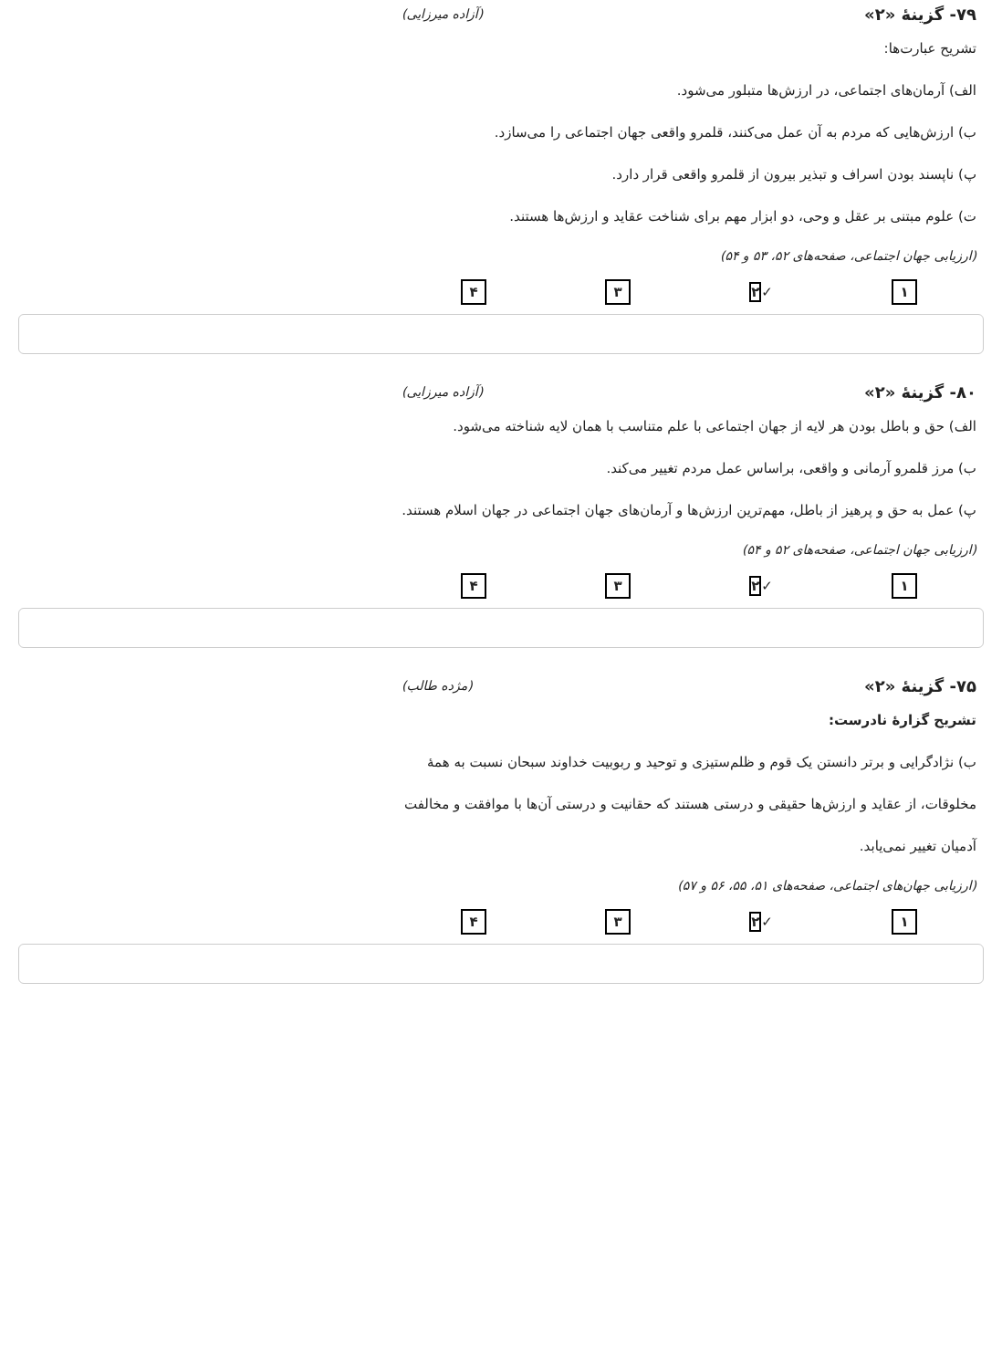۷۹- گزینهٔ «۲» (آزاده میرزایی)
تشریح عبارت‌ها:
الف) آرمان‌های اجتماعی، در ارزش‌ها متبلور می‌شود.
ب) ارزش‌هایی که مردم به آن عمل می‌کنند، قلمرو واقعی جهان اجتماعی را می‌سازد.
پ) ناپسند بودن اسراف و تبذیر بیرون از قلمرو واقعی قرار دارد.
ت) علوم مبتنی بر عقل و وحی، دو ابزار مهم برای شناخت عقاید و ارزش‌ها هستند.
(ارزیابی جهان اجتماعی، صفحه‌های ۵۲، ۵۳ و ۵۴)
۱ ✓۲ ۳ ۴
۸۰- گزینهٔ «۲» (آزاده میرزایی)
الف) حق و باطل بودن هر لایه از جهان اجتماعی با علم متناسب با همان لایه شناخته می‌شود.
ب) مرز قلمرو آرمانی و واقعی، براساس عمل مردم تغییر می‌کند.
پ) عمل به حق و پرهیز از باطل، مهم‌ترین ارزش‌ها و آرمان‌های جهان اجتماعی در جهان اسلام هستند.
(ارزیابی جهان اجتماعی، صفحه‌های ۵۲ و ۵۴)
۱ ✓۲ ۳ ۴
۷۵- گزینهٔ «۲» (مژده طالب)
تشریح گزارهٔ نادرست:
ب) نژادگرایی و برتر دانستن یک قوم و ظلم‌ستیزی و توحید و ربوبیت خداوند سبحان نسبت به همهٔ مخلوقات، از عقاید و ارزش‌ها حقیقی و درستی هستند که حقانیت و درستی آن‌ها با موافقت و مخالفت آدمیان تغییر نمی‌یابد.
(ارزیابی جهان‌های اجتماعی، صفحه‌های ۵۱، ۵۵، ۵۶ و ۵۷)
۱ ✓۲ ۳ ۴